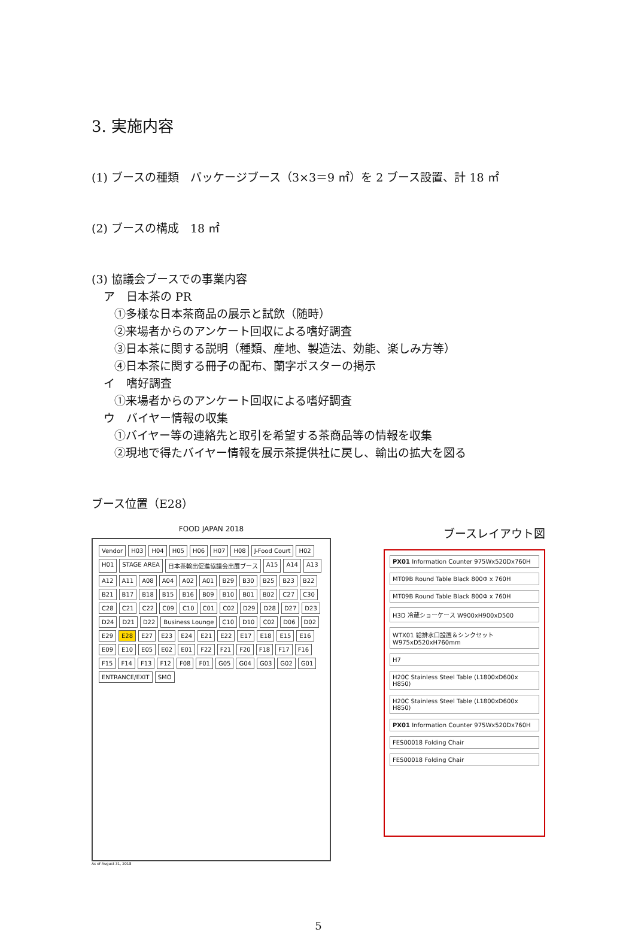3. 実施内容
(1) ブースの種類　パッケージブース（3×3＝9 ㎡）を 2 ブース設置、計 18 ㎡
(2) ブースの構成　18 ㎡
(3) 協議会ブースでの事業内容
ア　日本茶の PR
①多様な日本茶商品の展示と試飲（随時）
②来場者からのアンケート回収による嗜好調査
③日本茶に関する説明（種類、産地、製造法、効能、楽しみ方等）
④日本茶に関する冊子の配布、蘭字ポスターの掲示
イ　嗜好調査
①来場者からのアンケート回収による嗜好調査
ウ　バイヤー情報の収集
①バイヤー等の連絡先と取引を希望する茶商品等の情報を収集
②現地で得たバイヤー情報を展示茶提供社に戻し、輸出の拡大を図る
ブース位置（E28）
FOOD JAPAN 2018
Vendor H03 H04 H05 H06 H07 H08 J-Food Court H02 H01 STAGE AREA 日本茶輸出促進協議会出展ブース A15 A14 A13 A12 A11 A08 A04 A02 A01 B29 B30 B25 B23 B22 B21 B17 B18 B15 B16 B09 B10 B01 B02 C27 C30 C28 C21 C22 C09 C10 C01 C02 D29 D28 D27 D23 D24 D21 D22 Business Lounge C10 D10 C02 D06 D02 E29 E28 E27 E23 E24 E21 E22 E17 E18 E15 E16 E09 E10 E05 E02 E01 F22 F21 F20 F18 F17 F16 F15 F14 F13 F12 F08 F01 G05 G04 G03 G02 G01 ENTRANCE/EXIT SMO
As of August 31, 2018
ブースレイアウト図
PX01 Information Counter 975Wx520Dx760H
MT09B Round Table Black 800Φ x 760H
MT09B Round Table Black 800Φ x 760H
H3D 冷蔵ショーケース W900xH900xD500
WTX01 給排水口設置＆シンクセット W975xD520xH760mm
H7
H20C Stainless Steel Table (L1800xD600x H850)
H20C Stainless Steel Table (L1800xD600x H850)
PX01 Information Counter 975Wx520Dx760H
FES00018 Folding Chair
FES00018 Folding Chair
5